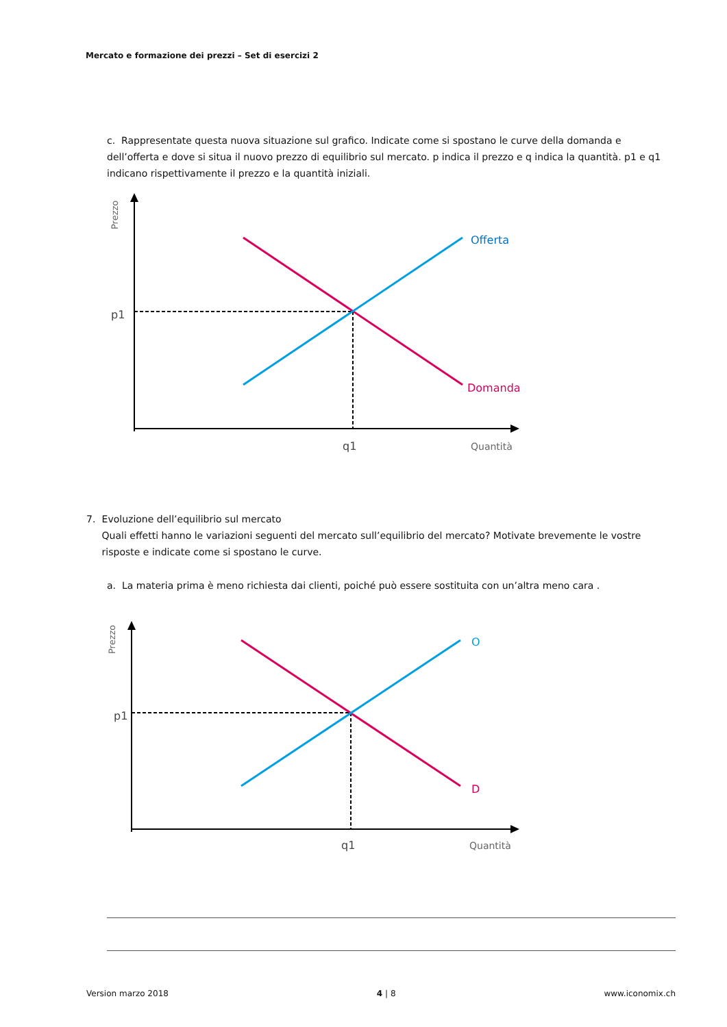Mercato e formazione dei prezzi – Set di esercizi 2
c. Rappresentate questa nuova situazione sul grafico. Indicate come si spostano le curve della domanda e dell’offerta e dove si situa il nuovo prezzo di equilibrio sul mercato. p indica il prezzo e q indica la quantità. p1 e q1 indicano rispettivamente il prezzo e la quantità iniziali.
Prezzo
p1
q1
Offerta
Domanda
Quantità
7. Evoluzione dell’equilibrio sul mercato
Quali effetti hanno le variazioni seguenti del mercato sull’equilibrio del mercato? Motivate brevemente le vostre risposte e indicate come si spostano le curve.
a. La materia prima è meno richiesta dai clienti, poiché può essere sostituita con un’altra meno cara .
Prezzo
p1
q1
O
D
Quantità
Version marzo 2018 4 | 8 www.iconomix.ch